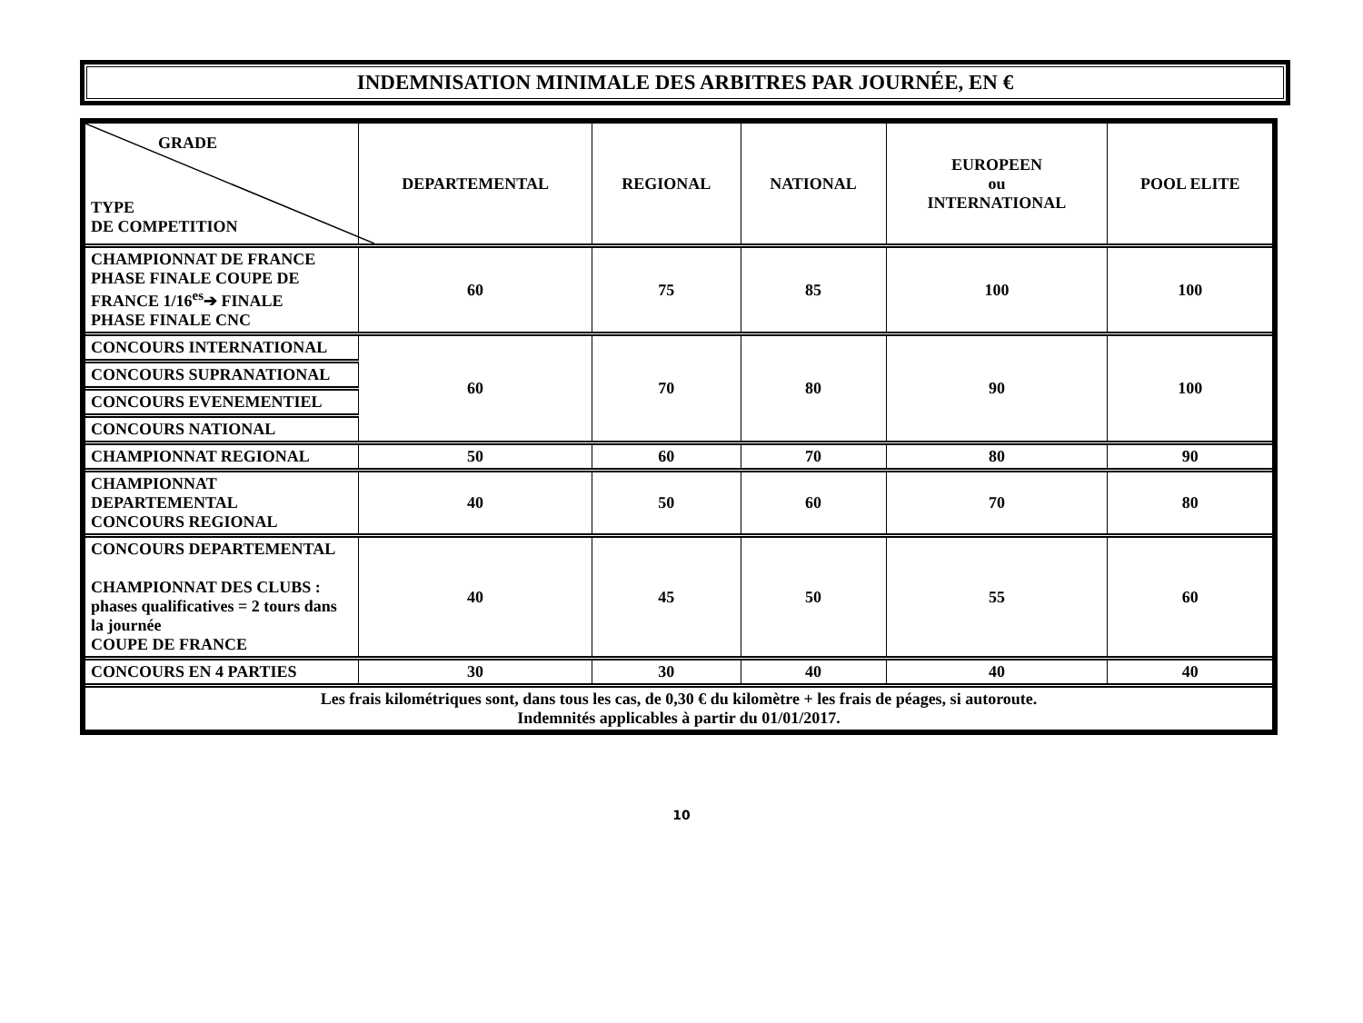INDEMNISATION MINIMALE DES ARBITRES PAR JOURNÉE, EN €
| GRADE TYPE DE COMPETITION | DEPARTEMENTAL | REGIONAL | NATIONAL | EUROPEEN ou INTERNATIONAL | POOL ELITE |
| --- | --- | --- | --- | --- | --- |
| CHAMPIONNAT DE FRANCE PHASE FINALE COUPE DE FRANCE 1/16<sup>es</sup>➔ FINALE PHASE FINALE CNC | 60 | 75 | 85 | 100 | 100 |
| CONCOURS INTERNATIONAL | 60 | 70 | 80 | 90 | 100 |
| CONCOURS SUPRANATIONAL | | | | | |
| CONCOURS EVENEMENTIEL | | | | | |
| CONCOURS NATIONAL | | | | | |
| CHAMPIONNAT REGIONAL | 50 | 60 | 70 | 80 | 90 |
| CHAMPIONNAT DEPARTEMENTAL CONCOURS REGIONAL | 40 | 50 | 60 | 70 | 80 |
| CONCOURS DEPARTEMENTAL CHAMPIONNAT DES CLUBS : phases qualificatives = 2 tours dans la journée COUPE DE FRANCE | 40 | 45 | 50 | 55 | 60 |
| CONCOURS EN 4 PARTIES | 30 | 30 | 40 | 40 | 40 |
| Les frais kilométriques sont, dans tous les cas, de 0,30 € du kilomètre + les frais de péages, si autoroute. Indemnités applicables à partir du 01/01/2017. | | | | | |
10